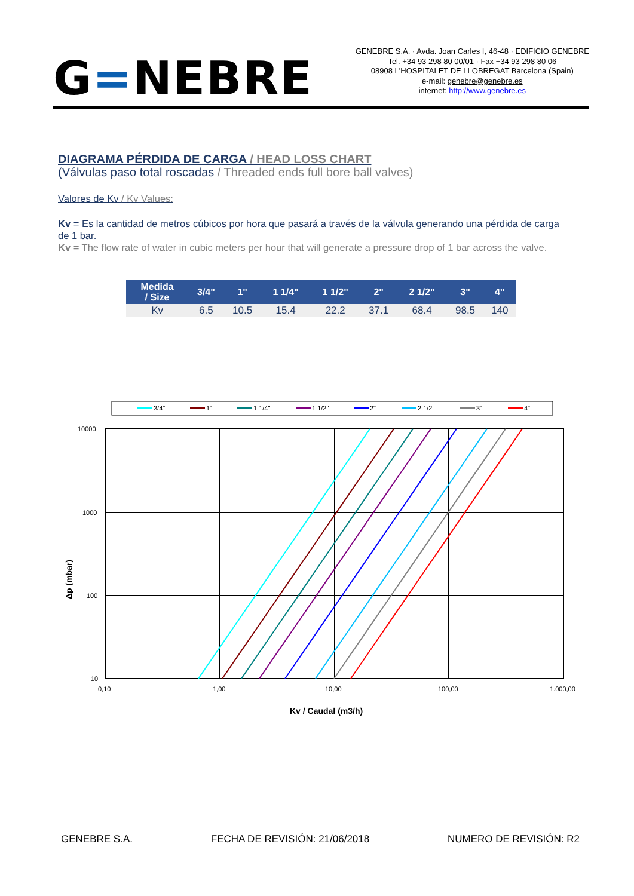G=NEBRE
GENEBRE S.A. · Avda. Joan Carles I, 46-48 · EDIFICIO GENEBRE
Tel. +34 93 298 80 00/01 · Fax +34 93 298 80 06
08908 L'HOSPITALET DE LLOBREGAT Barcelona (Spain)
e-mail: genebre@genebre.es
internet: http://www.genebre.es
DIAGRAMA PÉRDIDA DE CARGA / HEAD LOSS CHART
(Válvulas paso total roscadas / Threaded ends full bore ball valves)
Valores de Kv / Kv Values:
Kv = Es la cantidad de metros cúbicos por hora que pasará a través de la válvula generando una pérdida de carga de 1 bar.
Kv = The flow rate of water in cubic meters per hour that will generate a pressure drop of 1 bar across the valve.
| Medida / Size | 3/4" | 1" | 1 1/4" | 1 1/2" | 2" | 2 1/2" | 3" | 4" |
| --- | --- | --- | --- | --- | --- | --- | --- | --- |
| Kv | 6.5 | 10.5 | 15.4 | 22.2 | 37.1 | 68.4 | 98.5 | 140 |
3/4"
1"
1 1/4"
1 1/2"
2"
2 1/2"
3"
4"
10000
1000
100
10
0,10
1,00
10,00
100,00
1.000,00
Kv / Caudal (m3/h)
Δp (mbar)
GENEBRE S.A. FECHA DE REVISIÓN: 21/06/2018 NUMERO DE REVISIÓN: R2